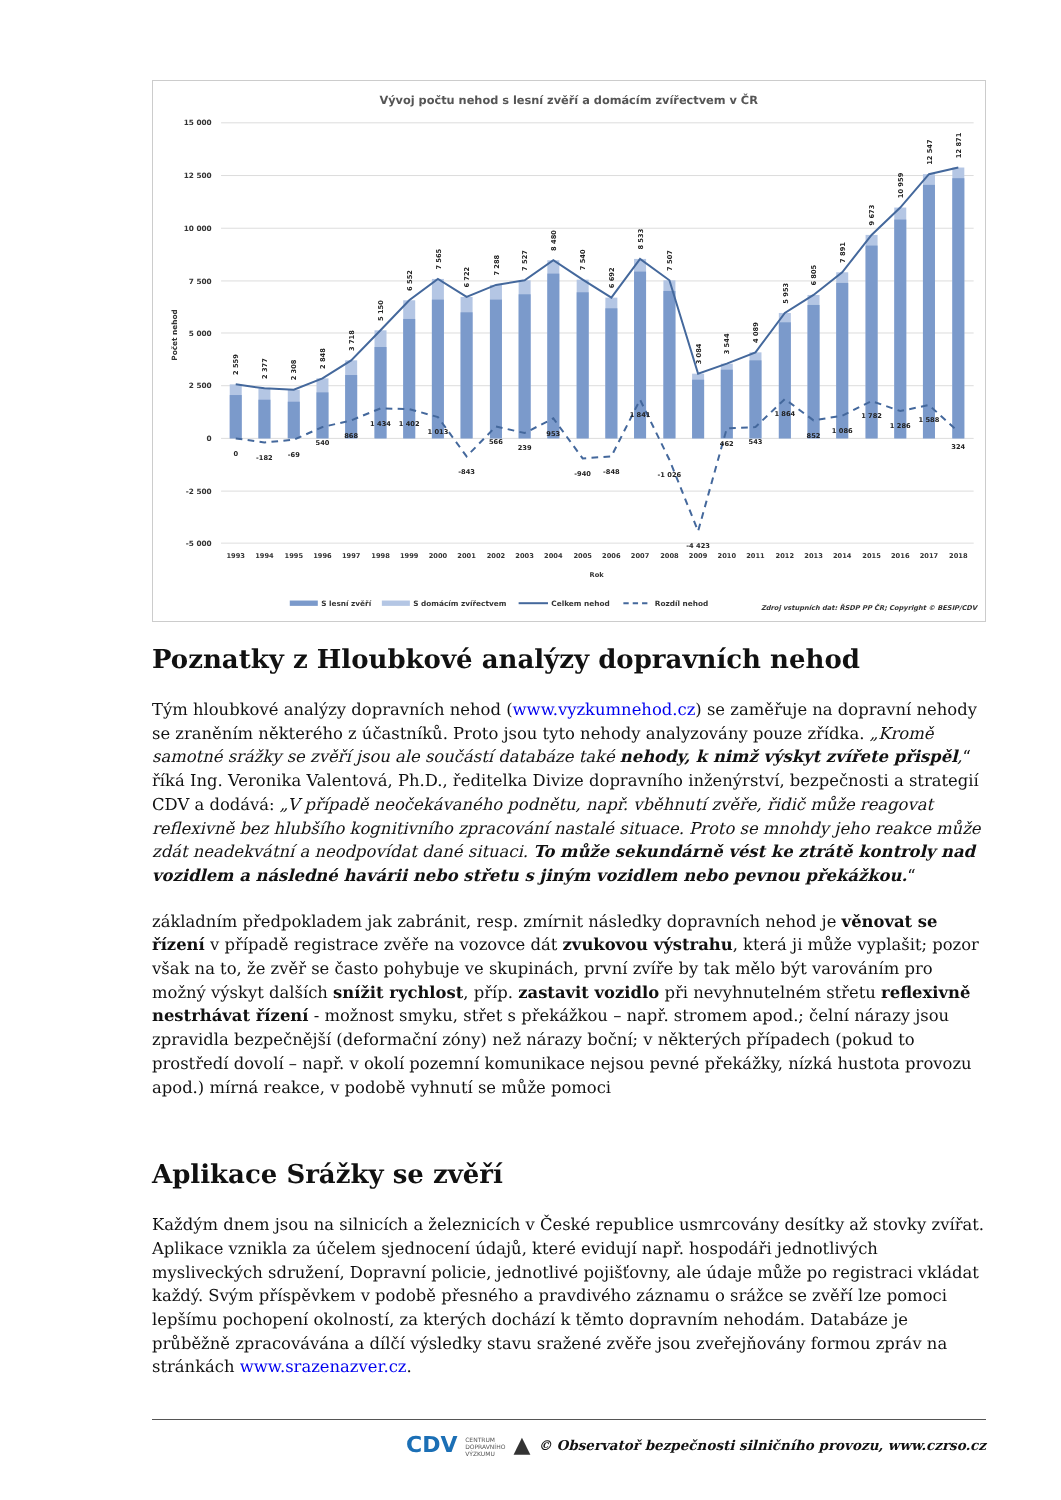Vývoj počtu nehod s lesní zvěří a domácím zvířectvem v ČR
15 000
12 500
10 000
7 500
5 000
2 500
0
-2 500
-5 000
Počet nehod
2 559
2 377
2 308
2 848
3 718
5 150
6 552
7 565
6 722
7 288
7 527
8 480
7 540
6 692
8 533
7 507
3 084
3 544
4 089
5 953
6 805
7 891
9 673
10 959
12 547
12 871
0
-182
-69
540
868
1 434
1 402
1 013
-843
566
239
953
-940
-848
1 841
-1 026
-4 423
462
543
1 864
852
1 086
1 782
1 286
1 588
324
1993
1994
1995
1996
1997
1998
1999
2000
2001
2002
2003
2004
2005
2006
2007
2008
2009
2010
2011
2012
2013
2014
2015
2016
2017
2018
Rok
S lesní zvěří
S domácím zvířectvem
Celkem nehod
Rozdíl nehod
Zdroj vstupních dat: ŘSDP PP ČR; Copyright © BESIP/CDV
Poznatky z Hloubkové analýzy dopravních nehod
Tým hloubkové analýzy dopravních nehod (www.vyzkumnehod.cz) se zaměřuje na dopravní nehody se zraněním některého z účastníků. Proto jsou tyto nehody analyzovány pouze zřídka. „Kromě samotné srážky se zvěří jsou ale součástí databáze také nehody, k nimž výskyt zvířete přispěl,“ říká Ing. Veronika Valentová, Ph.D., ředitelka Divize dopravního inženýrství, bezpečnosti a strategií CDV a dodává: „V případě neočekávaného podnětu, např. vběhnutí zvěře, řidič může reagovat reflexivně bez hlubšího kognitivního zpracování nastalé situace. Proto se mnohdy jeho reakce může zdát neadekvátní a neodpovídat dané situaci. To může sekundárně vést ke ztrátě kontroly nad vozidlem a následné havárii nebo střetu s jiným vozidlem nebo pevnou překážkou.“
základním předpokladem jak zabránit, resp. zmírnit následky dopravních nehod je věnovat se řízení v případě registrace zvěře na vozovce dát zvukovou výstrahu, která ji může vyplašit; pozor však na to, že zvěř se často pohybuje ve skupinách, první zvíře by tak mělo být varováním pro možný výskyt dalších snížit rychlost, příp. zastavit vozidlo při nevyhnutelném střetu reflexivně nestrhávat řízení - možnost smyku, střet s překážkou – např. stromem apod.; čelní nárazy jsou zpravidla bezpečnější (deformační zóny) než nárazy boční; v některých případech (pokud to prostředí dovolí – např. v okolí pozemní komunikace nejsou pevné překážky, nízká hustota provozu apod.) mírná reakce, v podobě vyhnutí se může pomoci
Aplikace Srážky se zvěří
Každým dnem jsou na silnicích a železnicích v České republice usmrcovány desítky až stovky zvířat. Aplikace vznikla za účelem sjednocení údajů, které evidují např. hospodáři jednotlivých mysliveckých sdružení, Dopravní policie, jednotlivé pojišťovny, ale údaje může po registraci vkládat každý. Svým příspěvkem v podobě přesného a pravdivého záznamu o srážce se zvěří lze pomoci lepšímu pochopení okolností, za kterých dochází k těmto dopravním nehodám. Databáze je průběžně zpracovávána a dílčí výsledky stavu sražené zvěře jsou zveřejňovány formou zpráv na stránkách www.srazenazver.cz.
CDV CENTRUM
DOPRAVNÍHO
VÝZKUMU ▲ © Observatoř bezpečnosti silničního provozu, www.czrso.cz